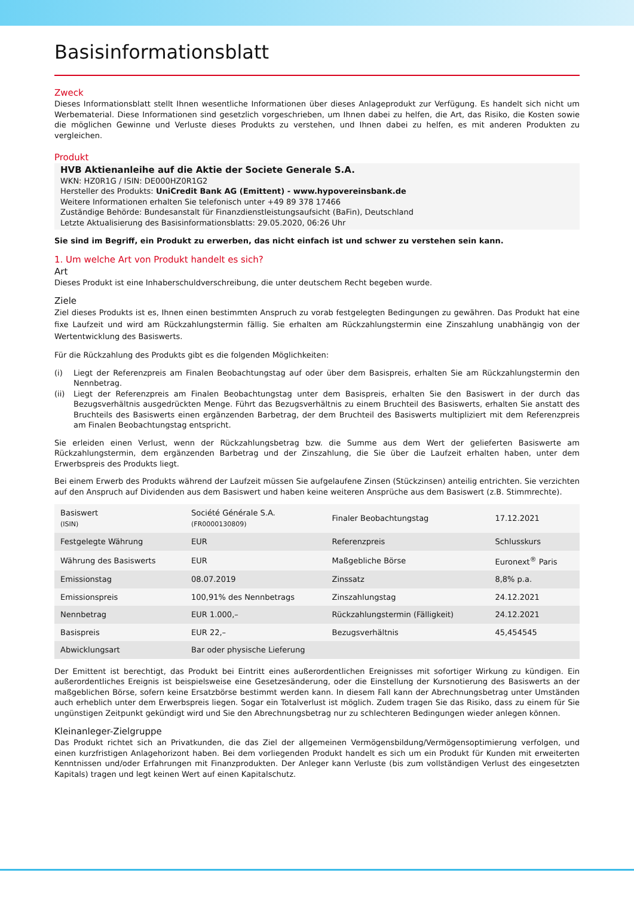Basisinformationsblatt
Zweck
Dieses Informationsblatt stellt Ihnen wesentliche Informationen über dieses Anlageprodukt zur Verfügung. Es handelt sich nicht um Werbematerial. Diese Informationen sind gesetzlich vorgeschrieben, um Ihnen dabei zu helfen, die Art, das Risiko, die Kosten sowie die möglichen Gewinne und Verluste dieses Produkts zu verstehen, und Ihnen dabei zu helfen, es mit anderen Produkten zu vergleichen.
Produkt
HVB Aktienanleihe auf die Aktie der Societe Generale S.A.
WKN: HZ0R1G / ISIN: DE000HZ0R1G2
Hersteller des Produkts: UniCredit Bank AG (Emittent) - www.hypovereinsbank.de
Weitere Informationen erhalten Sie telefonisch unter +49 89 378 17466
Zuständige Behörde: Bundesanstalt für Finanzdienstleistungsaufsicht (BaFin), Deutschland
Letzte Aktualisierung des Basisinformationsblatts: 29.05.2020, 06:26 Uhr
Sie sind im Begriff, ein Produkt zu erwerben, das nicht einfach ist und schwer zu verstehen sein kann.
1. Um welche Art von Produkt handelt es sich?
Art
Dieses Produkt ist eine Inhaberschuldverschreibung, die unter deutschem Recht begeben wurde.
Ziele
Ziel dieses Produkts ist es, Ihnen einen bestimmten Anspruch zu vorab festgelegten Bedingungen zu gewähren. Das Produkt hat eine fixe Laufzeit und wird am Rückzahlungstermin fällig. Sie erhalten am Rückzahlungstermin eine Zinszahlung unabhängig von der Wertentwicklung des Basiswerts.
Für die Rückzahlung des Produkts gibt es die folgenden Möglichkeiten:
(i) Liegt der Referenzpreis am Finalen Beobachtungstag auf oder über dem Basispreis, erhalten Sie am Rückzahlungstermin den Nennbetrag.
(ii) Liegt der Referenzpreis am Finalen Beobachtungstag unter dem Basispreis, erhalten Sie den Basiswert in der durch das Bezugsverhältnis ausgedrückten Menge. Führt das Bezugsverhältnis zu einem Bruchteil des Basiswerts, erhalten Sie anstatt des Bruchteils des Basiswerts einen ergänzenden Barbetrag, der dem Bruchteil des Basiswerts multipliziert mit dem Referenzpreis am Finalen Beobachtungstag entspricht.
Sie erleiden einen Verlust, wenn der Rückzahlungsbetrag bzw. die Summe aus dem Wert der gelieferten Basiswerte am Rückzahlungstermin, dem ergänzenden Barbetrag und der Zinszahlung, die Sie über die Laufzeit erhalten haben, unter dem Erwerbspreis des Produkts liegt.
Bei einem Erwerb des Produkts während der Laufzeit müssen Sie aufgelaufene Zinsen (Stückzinsen) anteilig entrichten. Sie verzichten auf den Anspruch auf Dividenden aus dem Basiswert und haben keine weiteren Ansprüche aus dem Basiswert (z.B. Stimmrechte).
| Basiswert (ISIN) | Société Générale S.A. (FR0000130809) | Finaler Beobachtungstag | 17.12.2021 |
| Festgelegte Währung | EUR | Referenzpreis | Schlusskurs |
| Währung des Basiswerts | EUR | Maßgebliche Börse | Euronext<sup>®</sup> Paris |
| Emissionstag | 08.07.2019 | Zinssatz | 8,8% p.a. |
| Emissionspreis | 100,91% des Nennbetrags | Zinszahlungstag | 24.12.2021 |
| Nennbetrag | EUR 1.000,– | Rückzahlungstermin (Fälligkeit) | 24.12.2021 |
| Basispreis | EUR 22,– | Bezugsverhältnis | 45,454545 |
| Abwicklungsart | Bar oder physische Lieferung | | |
Der Emittent ist berechtigt, das Produkt bei Eintritt eines außerordentlichen Ereignisses mit sofortiger Wirkung zu kündigen. Ein außerordentliches Ereignis ist beispielsweise eine Gesetzesänderung, oder die Einstellung der Kursnotierung des Basiswerts an der maßgeblichen Börse, sofern keine Ersatzbörse bestimmt werden kann. In diesem Fall kann der Abrechnungsbetrag unter Umständen auch erheblich unter dem Erwerbspreis liegen. Sogar ein Totalverlust ist möglich. Zudem tragen Sie das Risiko, dass zu einem für Sie ungünstigen Zeitpunkt gekündigt wird und Sie den Abrechnungsbetrag nur zu schlechteren Bedingungen wieder anlegen können.
Kleinanleger-Zielgruppe
Das Produkt richtet sich an Privatkunden, die das Ziel der allgemeinen Vermögensbildung/Vermögensoptimierung verfolgen, und einen kurzfristigen Anlagehorizont haben. Bei dem vorliegenden Produkt handelt es sich um ein Produkt für Kunden mit erweiterten Kenntnissen und/oder Erfahrungen mit Finanzprodukten. Der Anleger kann Verluste (bis zum vollständigen Verlust des eingesetzten Kapitals) tragen und legt keinen Wert auf einen Kapitalschutz.